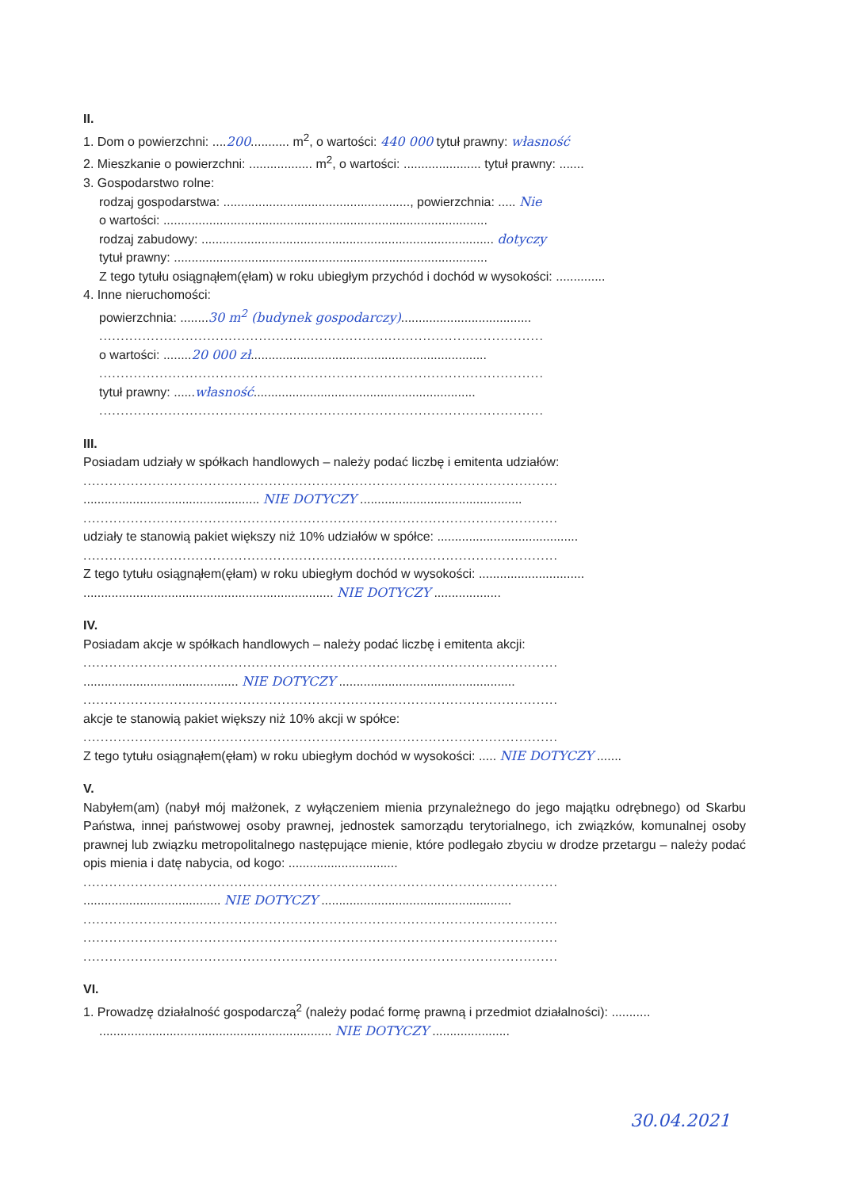II.
1. Dom o powierzchni: ....200........... m<sup>2</sup>, o wartości: 440 000 tytuł prawny: własność
2. Mieszkanie o powierzchni: .................. m<sup>2</sup>, o wartości: ...................... tytuł prawny: .......
3. Gospodarstwo rolne:
rodzaj gospodarstwa: ....................................................., powierzchnia: ..... Nie
o wartości: ............................................................................................
rodzaj zabudowy: ................................................................................... dotyczy
tytuł prawny: .........................................................................................
Z tego tytułu osiągnąłem(ęłam) w roku ubiegłym przychód i dochód w wysokości: ..............
4. Inne nieruchomości:
powierzchnia: ........30 m<sup>2</sup> (budynek gospodarczy).....................................
.......................................................................................................
o wartości: ........20 000 zł...................................................................
.......................................................................................................
tytuł prawny: ......własność...............................................................
.......................................................................................................
III.
Posiadam udziały w spółkach handlowych – należy podać liczbę i emitenta udziałów:
..............................................................................................................
.................................................. NIE DOTYCZY ..............................................
..............................................................................................................
udziały te stanowią pakiet większy niż 10% udziałów w spółce: ........................................
..............................................................................................................
Z tego tytułu osiągnąłem(ęłam) w roku ubiegłym dochód w wysokości: ..............................
....................................................................... NIE DOTYCZY ...................
IV.
Posiadam akcje w spółkach handlowych – należy podać liczbę i emitenta akcji:
..............................................................................................................
............................................ NIE DOTYCZY ..................................................
..............................................................................................................
akcje te stanowią pakiet większy niż 10% akcji w spółce:
..............................................................................................................
Z tego tytułu osiągnąłem(ęłam) w roku ubiegłym dochód w wysokości: ..... NIE DOTYCZY .......
V.
Nabyłem(am) (nabył mój małżonek, z wyłączeniem mienia przynależnego do jego majątku odrębnego) od Skarbu Państwa, innej państwowej osoby prawnej, jednostek samorządu terytorialnego, ich związków, komunalnej osoby prawnej lub związku metropolitalnego następujące mienie, które podlegało zbyciu w drodze przetargu – należy podać opis mienia i datę nabycia, od kogo: ...............................
..............................................................................................................
....................................... NIE DOTYCZY ......................................................
..............................................................................................................
..............................................................................................................
..............................................................................................................
VI.
1. Prowadzę działalność gospodarczą<sup>2</sup> (należy podać formę prawną i przedmiot działalności): ...........
.................................................................. NIE DOTYCZY ......................
30.04.2021